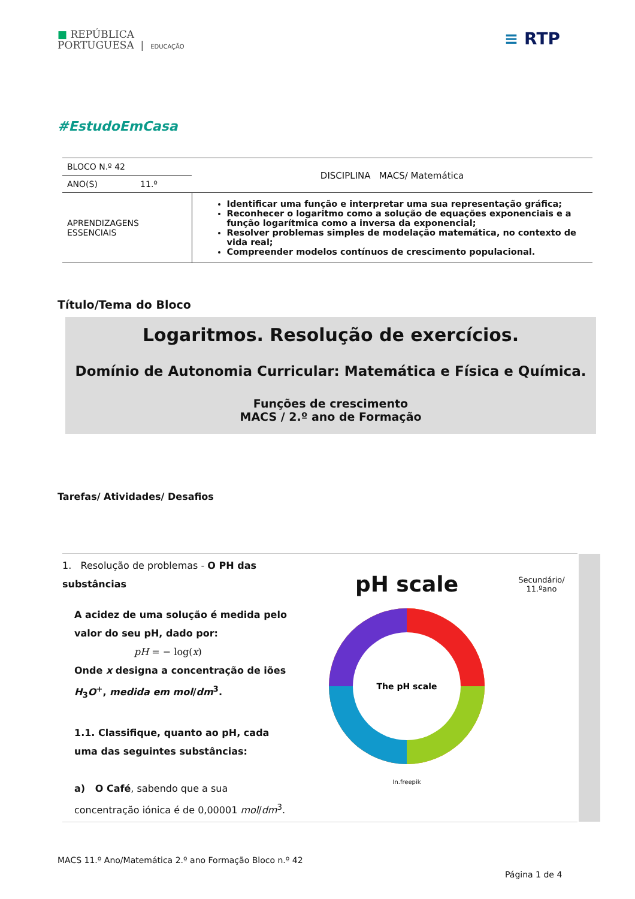■ REPÚBLICA
PORTUGUESA | EDUCAÇÃO
≡ RTP
#EstudoEmCasa
| BLOCO N.º 42 | DISCIPLINA MACS/ Matemática |
| ANO(S) 11.º | |
| APRENDIZAGENS ESSENCIAIS | Identificar uma função e interpretar uma sua representação gráfica; Reconhecer o logaritmo como a solução de equações exponenciais e a função logarítmica como a inversa da exponencial; Resolver problemas simples de modelação matemática, no contexto de vida real; Compreender modelos contínuos de crescimento populacional. |
Título/Tema do Bloco
Logaritmos. Resolução de exercícios.
Domínio de Autonomia Curricular: Matemática e Física e Química.
Funções de crescimento
MACS / 2.º ano de Formação
Tarefas/ Atividades/ Desafios
1. Resolução de problemas - O PH das substâncias
A acidez de uma solução é medida pelo valor do seu pH, dado por:
pH = − log(x)
Onde x designa a concentração de iões H<sub>3</sub>O<sup>+</sup>, medida em mol/dm<sup>3</sup>.
1.1. Classifique, quanto ao pH, cada uma das seguintes substâncias:
a) O Café, sabendo que a sua concentração iónica é de 0,00001 mol/dm<sup>3</sup>.
pH scale
The pH scale
In.freepik
Secundário/
11.ºano
MACS 11.º Ano/Matemática 2.º ano Formação Bloco n.º 42
Página 1 de 4